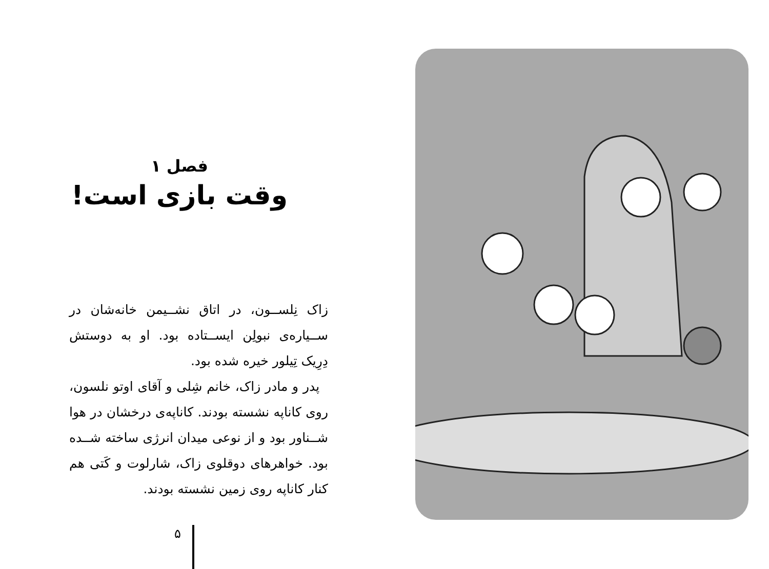فصل ۱
وقت بازی است!
زاک نِلســون، در اتاق نشــیمن خانه‌شان در ســیاره‌ی نبولِن ایســتاده بود. او به دوستش دِرِیک تِیلور خیره شده بود.
پدر و مادر زاک، خانم شِلی و آقای اوتو نلسون، روی کاناپه نشسته بودند. کاناپه‌ی درخشان در هوا شــناور بود و از نوعی میدان انرژی ساخته شــده بود. خواهرهای دوقلوی زاک، شارلوت و کَتی هم کنار کاناپه روی زمین نشسته بودند.
۵